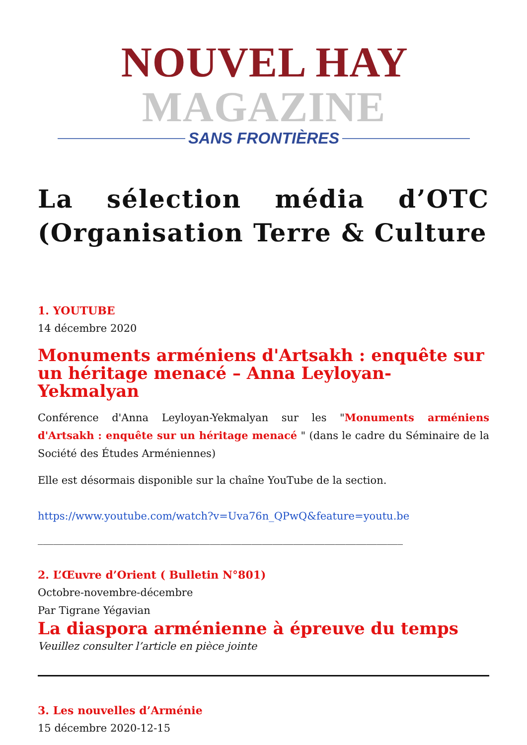NOUVEL HAY MAGAZINE
SANS FRONTIÈRES
La sélection média d’OTC (Organisation Terre & Culture
1. YOUTUBE
14 décembre 2020
Monuments arméniens d'Artsakh : enquête sur un héritage menacé – Anna Leyloyan-Yekmalyan
Conférence d'Anna Leyloyan-Yekmalyan sur les "Monuments arméniens d'Artsakh : enquête sur un héritage menacé " (dans le cadre du Séminaire de la Société des Études Arméniennes)
Elle est désormais disponible sur la chaîne YouTube de la section.
https://www.youtube.com/watch?v=Uva76n_QPwQ&feature=youtu.be
______________________________________________________________________
2. L’Œuvre d’Orient ( Bulletin N°801)
Octobre-novembre-décembre
Par Tigrane Yégavian
La diaspora arménienne à épreuve du temps
Veuillez consulter l’article en pièce jointe
3. Les nouvelles d’Arménie
15 décembre 2020-12-15